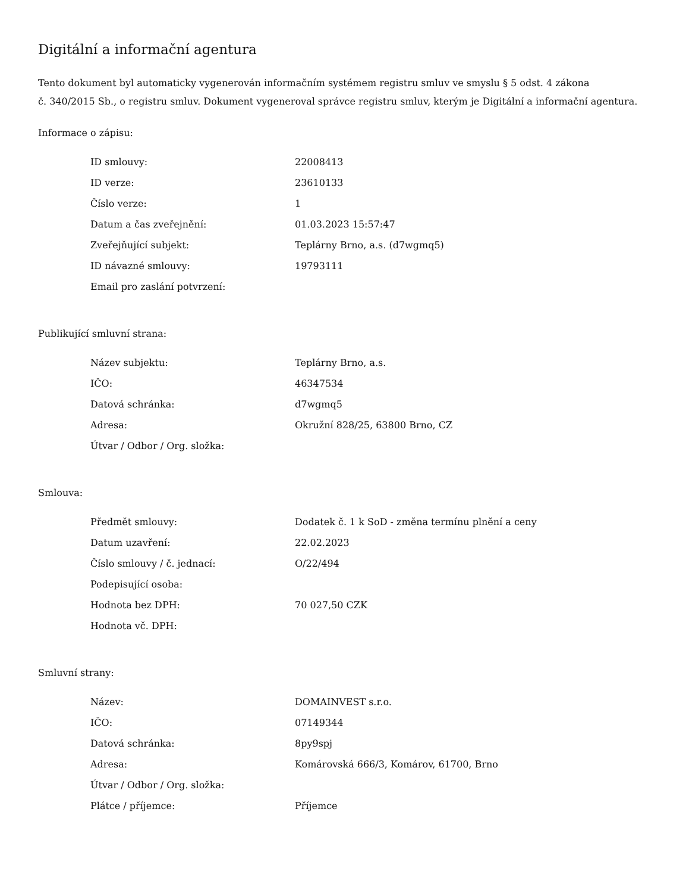Digitální a informační agentura
Tento dokument byl automaticky vygenerován informačním systémem registru smluv ve smyslu § 5 odst. 4 zákona
č. 340/2015 Sb., o registru smluv. Dokument vygeneroval správce registru smluv, kterým je Digitální a informační agentura.
Informace o zápisu:
| ID smlouvy: | 22008413 |
| ID verze: | 23610133 |
| Číslo verze: | 1 |
| Datum a čas zveřejnění: | 01.03.2023 15:57:47 |
| Zveřejňující subjekt: | Teplárny Brno, a.s. (d7wgmq5) |
| ID návazné smlouvy: | 19793111 |
| Email pro zaslání potvrzení: | |
Publikující smluvní strana:
| Název subjektu: | Teplárny Brno, a.s. |
| IČO: | 46347534 |
| Datová schránka: | d7wgmq5 |
| Adresa: | Okružní 828/25, 63800 Brno, CZ |
| Útvar / Odbor / Org. složka: | |
Smlouva:
| Předmět smlouvy: | Dodatek č. 1 k SoD - změna termínu plnění a ceny |
| Datum uzavření: | 22.02.2023 |
| Číslo smlouvy / č. jednací: | O/22/494 |
| Podepisující osoba: | |
| Hodnota bez DPH: | 70 027,50 CZK |
| Hodnota vč. DPH: | |
Smluvní strany:
| Název: | DOMAINVEST s.r.o. |
| IČO: | 07149344 |
| Datová schránka: | 8py9spj |
| Adresa: | Komárovská 666/3, Komárov, 61700, Brno |
| Útvar / Odbor / Org. složka: | |
| Plátce / příjemce: | Příjemce |